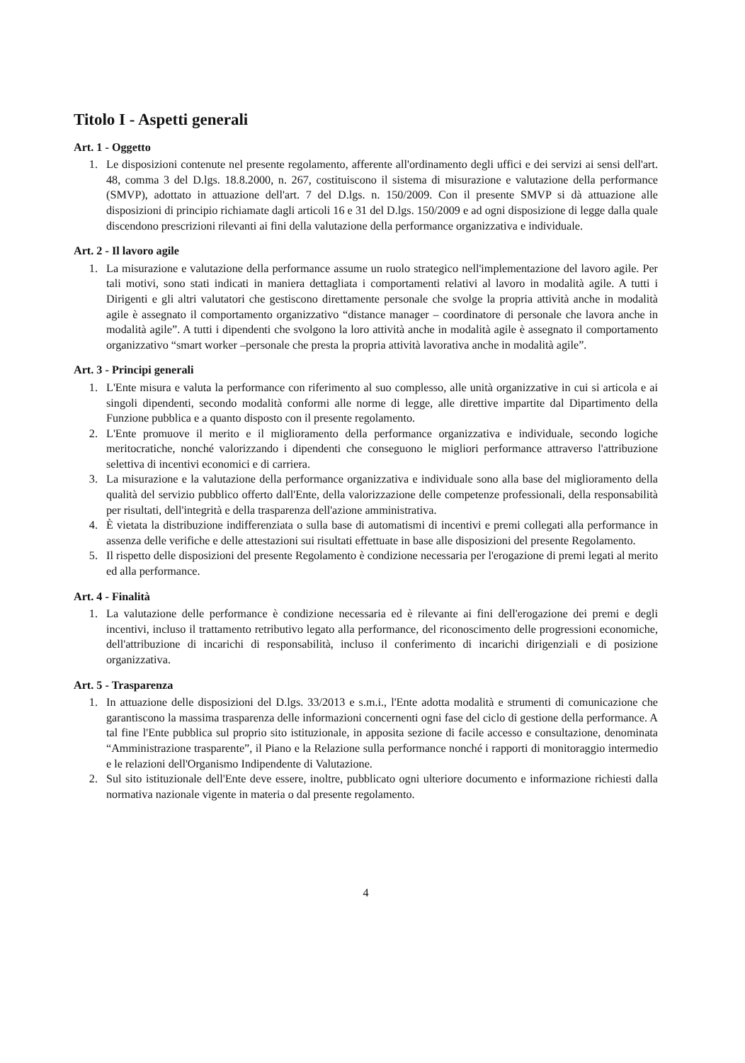Titolo I - Aspetti generali
Art. 1 - Oggetto
1. Le disposizioni contenute nel presente regolamento, afferente all'ordinamento degli uffici e dei servizi ai sensi dell'art. 48, comma 3 del D.lgs. 18.8.2000, n. 267, costituiscono il sistema di misurazione e valutazione della performance (SMVP), adottato in attuazione dell'art. 7 del D.lgs. n. 150/2009. Con il presente SMVP si dà attuazione alle disposizioni di principio richiamate dagli articoli 16 e 31 del D.lgs. 150/2009 e ad ogni disposizione di legge dalla quale discendono prescrizioni rilevanti ai fini della valutazione della performance organizzativa e individuale.
Art. 2 - Il lavoro agile
1. La misurazione e valutazione della performance assume un ruolo strategico nell'implementazione del lavoro agile. Per tali motivi, sono stati indicati in maniera dettagliata i comportamenti relativi al lavoro in modalità agile. A tutti i Dirigenti e gli altri valutatori che gestiscono direttamente personale che svolge la propria attività anche in modalità agile è assegnato il comportamento organizzativo “distance manager – coordinatore di personale che lavora anche in modalità agile”. A tutti i dipendenti che svolgono la loro attività anche in modalità agile è assegnato il comportamento organizzativo “smart worker –personale che presta la propria attività lavorativa anche in modalità agile”.
Art. 3 - Principi generali
1. L'Ente misura e valuta la performance con riferimento al suo complesso, alle unità organizzative in cui si articola e ai singoli dipendenti, secondo modalità conformi alle norme di legge, alle direttive impartite dal Dipartimento della Funzione pubblica e a quanto disposto con il presente regolamento.
2. L'Ente promuove il merito e il miglioramento della performance organizzativa e individuale, secondo logiche meritocratiche, nonché valorizzando i dipendenti che conseguono le migliori performance attraverso l'attribuzione selettiva di incentivi economici e di carriera.
3. La misurazione e la valutazione della performance organizzativa e individuale sono alla base del miglioramento della qualità del servizio pubblico offerto dall'Ente, della valorizzazione delle competenze professionali, della responsabilità per risultati, dell'integrità e della trasparenza dell'azione amministrativa.
4. È vietata la distribuzione indifferenziata o sulla base di automatismi di incentivi e premi collegati alla performance in assenza delle verifiche e delle attestazioni sui risultati effettuate in base alle disposizioni del presente Regolamento.
5. Il rispetto delle disposizioni del presente Regolamento è condizione necessaria per l'erogazione di premi legati al merito ed alla performance.
Art. 4 - Finalità
1. La valutazione delle performance è condizione necessaria ed è rilevante ai fini dell'erogazione dei premi e degli incentivi, incluso il trattamento retributivo legato alla performance, del riconoscimento delle progressioni economiche, dell'attribuzione di incarichi di responsabilità, incluso il conferimento di incarichi dirigenziali e di posizione organizzativa.
Art. 5 - Trasparenza
1. In attuazione delle disposizioni del D.lgs. 33/2013 e s.m.i., l'Ente adotta modalità e strumenti di comunicazione che garantiscono la massima trasparenza delle informazioni concernenti ogni fase del ciclo di gestione della performance. A tal fine l'Ente pubblica sul proprio sito istituzionale, in apposita sezione di facile accesso e consultazione, denominata “Amministrazione trasparente”, il Piano e la Relazione sulla performance nonché i rapporti di monitoraggio intermedio e le relazioni dell'Organismo Indipendente di Valutazione.
2. Sul sito istituzionale dell'Ente deve essere, inoltre, pubblicato ogni ulteriore documento e informazione richiesti dalla normativa nazionale vigente in materia o dal presente regolamento.
4